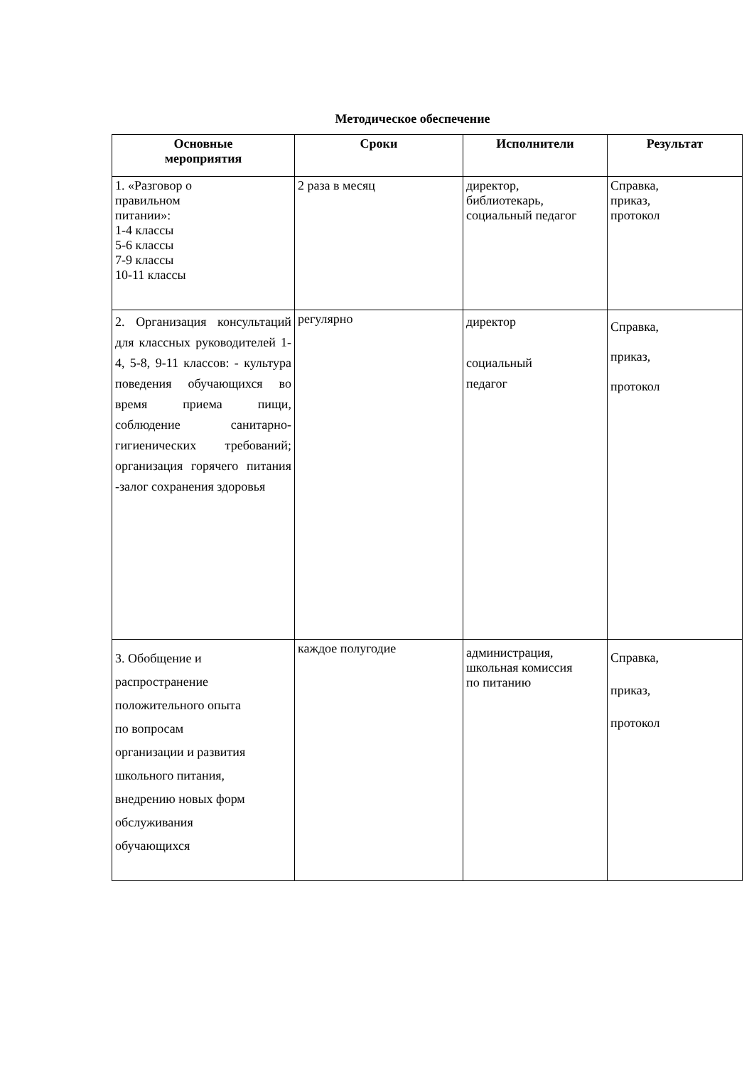Методическое обеспечение
| Основные мероприятия | Сроки | Исполнители | Результат |
| --- | --- | --- | --- |
| 1. «Разговор о правильном питании»: 1-4 классы 5-6 классы 7-9 классы 10-11 классы | 2 раза в месяц | директор, библиотекарь, социальный педагог | Справка, приказ, протокол |
| 2. Организация консультаций для классных руководителей 1-4, 5-8, 9-11 классов: - культура поведения обучающихся во время приема пищи, соблюдение санитарно-гигиенических требований; организация горячего питания -залог сохранения здоровья | регулярно | директор социальный педагог | Справка, приказ, протокол |
| 3. Обобщение и распространение положительного опыта по вопросам организации и развития школьного питания, внедрению новых форм обслуживания обучающихся | каждое полугодие | администрация, школьная комиссия по питанию | Справка, приказ, протокол |